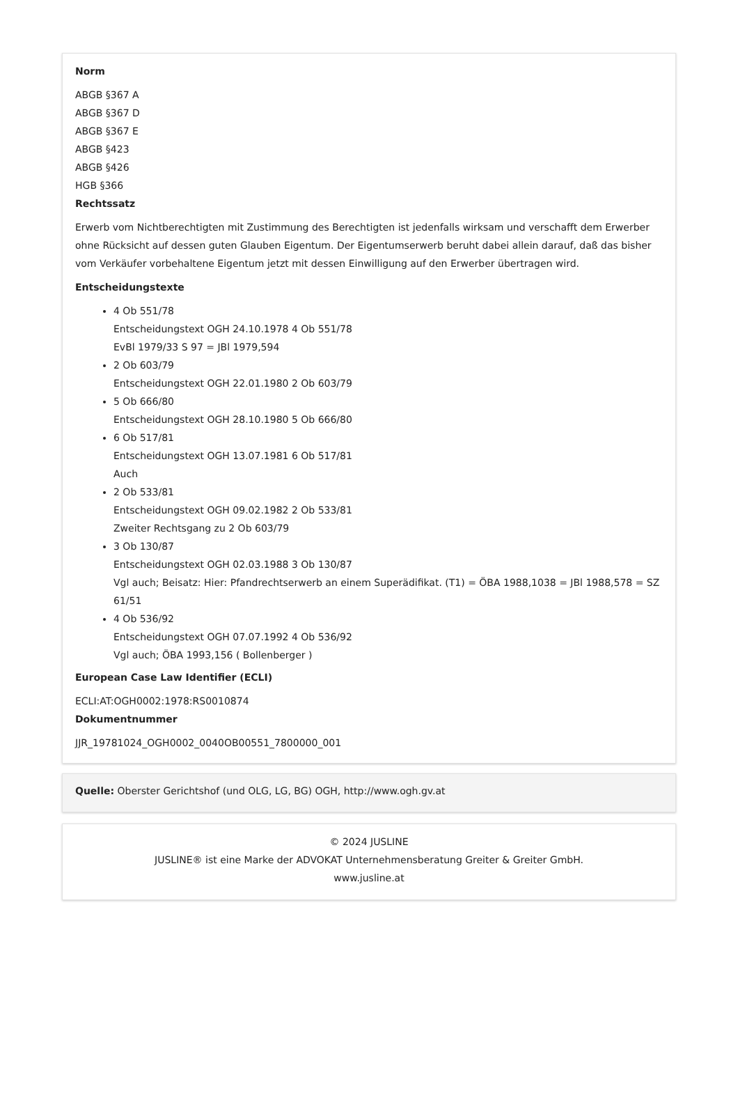Norm
ABGB §367 A
ABGB §367 D
ABGB §367 E
ABGB §423
ABGB §426
HGB §366
Rechtssatz
Erwerb vom Nichtberechtigten mit Zustimmung des Berechtigten ist jedenfalls wirksam und verschafft dem Erwerber ohne Rücksicht auf dessen guten Glauben Eigentum. Der Eigentumserwerb beruht dabei allein darauf, daß das bisher vom Verkäufer vorbehaltene Eigentum jetzt mit dessen Einwilligung auf den Erwerber übertragen wird.
Entscheidungstexte
4 Ob 551/78
Entscheidungstext OGH 24.10.1978 4 Ob 551/78
EvBl 1979/33 S 97 = JBl 1979,594
2 Ob 603/79
Entscheidungstext OGH 22.01.1980 2 Ob 603/79
5 Ob 666/80
Entscheidungstext OGH 28.10.1980 5 Ob 666/80
6 Ob 517/81
Entscheidungstext OGH 13.07.1981 6 Ob 517/81
Auch
2 Ob 533/81
Entscheidungstext OGH 09.02.1982 2 Ob 533/81
Zweiter Rechtsgang zu 2 Ob 603/79
3 Ob 130/87
Entscheidungstext OGH 02.03.1988 3 Ob 130/87
Vgl auch; Beisatz: Hier: Pfandrechtserwerb an einem Superädifikat. (T1) = ÖBA 1988,1038 = JBl 1988,578 = SZ 61/51
4 Ob 536/92
Entscheidungstext OGH 07.07.1992 4 Ob 536/92
Vgl auch; ÖBA 1993,156 ( Bollenberger )
European Case Law Identifier (ECLI)
ECLI:AT:OGH0002:1978:RS0010874
Dokumentnummer
JJR_19781024_OGH0002_0040OB00551_7800000_001
Quelle: Oberster Gerichtshof (und OLG, LG, BG) OGH, http://www.ogh.gv.at
© 2024 JUSLINE
JUSLINE® ist eine Marke der ADVOKAT Unternehmensberatung Greiter & Greiter GmbH.
www.jusline.at